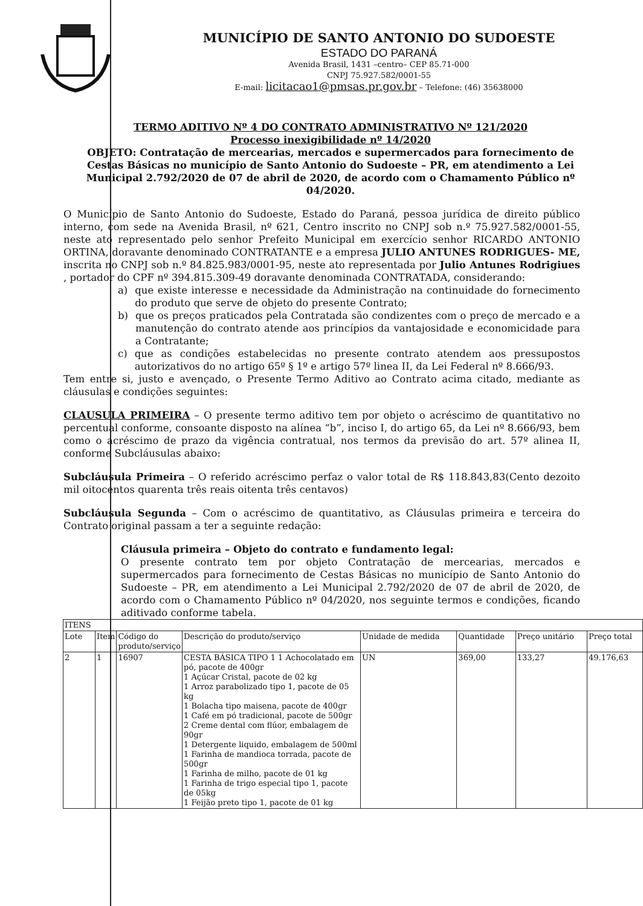MUNICÍPIO DE SANTO ANTONIO DO SUDOESTE
ESTADO DO PARANÁ
Avenida Brasil, 1431 –centro– CEP 85.71-000
CNPJ 75.927.582/0001-55
E-mail: licitacao1@pmsas.pr.gov.br – Telefone: (46) 35638000
TERMO ADITIVO Nº 4 DO CONTRATO ADMINISTRATIVO Nº 121/2020
Processo inexigibilidade nº 14/2020
OBJETO: Contratação de mercearias, mercados e supermercados para fornecimento de Cestas Básicas no município de Santo Antonio do Sudoeste – PR, em atendimento a Lei Municipal 2.792/2020 de 07 de abril de 2020, de acordo com o Chamamento Público nº 04/2020.
O Município de Santo Antonio do Sudoeste, Estado do Paraná, pessoa jurídica de direito público interno, com sede na Avenida Brasil, nº 621, Centro inscrito no CNPJ sob n.º 75.927.582/0001-55, neste ato representado pelo senhor Prefeito Municipal em exercício senhor RICARDO ANTONIO ORTINA, doravante denominado CONTRATANTE e a empresa JULIO ANTUNES RODRIGUES- ME, inscrita no CNPJ sob n.º 84.825.983/0001-95, neste ato representada por Julio Antunes Rodrigiues , portador do CPF nº 394.815.309-49 doravante denominada CONTRATADA, considerando:
a) que existe interesse e necessidade da Administração na continuidade do fornecimento do produto que serve de objeto do presente Contrato;
b) que os preços praticados pela Contratada são condizentes com o preço de mercado e a manutenção do contrato atende aos princípios da vantajosidade e economicidade para a Contratante;
c) que as condições estabelecidas no presente contrato atendem aos pressupostos autorizativos do no artigo 65º § 1º e artigo 57º linea II, da Lei Federal nº 8.666/93.
Tem entre si, justo e avençado, o Presente Termo Aditivo ao Contrato acima citado, mediante as cláusulas e condições seguintes:
CLAUSULA PRIMEIRA – O presente termo aditivo tem por objeto o acréscimo de quantitativo no percentual conforme, consoante disposto na alínea “b”, inciso I, do artigo 65, da Lei nº 8.666/93, bem como o acréscimo de prazo da vigência contratual, nos termos da previsão do art. 57º alinea II, conforme Subcláusulas abaixo:
Subcláusula Primeira – O referido acréscimo perfaz o valor total de R$ 118.843,83(Cento dezoito mil oitocentos quarenta três reais oitenta três centavos)
Subcláusula Segunda – Com o acréscimo de quantitativo, as Cláusulas primeira e terceira do Contrato original passam a ter a seguinte redação:
Cláusula primeira – Objeto do contrato e fundamento legal:
O presente contrato tem por objeto Contratação de mercearias, mercados e supermercados para fornecimento de Cestas Básicas no município de Santo Antonio do Sudoeste – PR, em atendimento a Lei Municipal 2.792/2020 de 07 de abril de 2020, de acordo com o Chamamento Público nº 04/2020, nos seguinte termos e condições, ficando aditivado conforme tabela.
| ITENS | | | | | | | |
| --- | --- | --- | --- | --- | --- | --- | --- |
| Lote | Item | Código do produto/serviço | Descrição do produto/serviço | Unidade de medida | Quantidade | Preço unitário | Preço total |
| 2 | 1 | 16907 | CESTA BÁSICA TIPO 1 1 Achocolatado em pó, pacote de 400gr 1 Açúcar Cristal, pacote de 02 kg 1 Arroz parabolizado tipo 1, pacote de 05 kg 1 Bolacha tipo maisena, pacote de 400gr 1 Café em pó tradicional, pacote de 500gr 2 Creme dental com flúor, embalagem de 90gr 1 Detergente liquido, embalagem de 500ml 1 Farinha de mandioca torrada, pacote de 500gr 1 Farinha de milho, pacote de 01 kg 1 Farinha de trigo especial tipo 1, pacote de 05kg 1 Feijão preto tipo 1, pacote de 01 kg | UN | 369,00 | 133,27 | 49.176,63 |